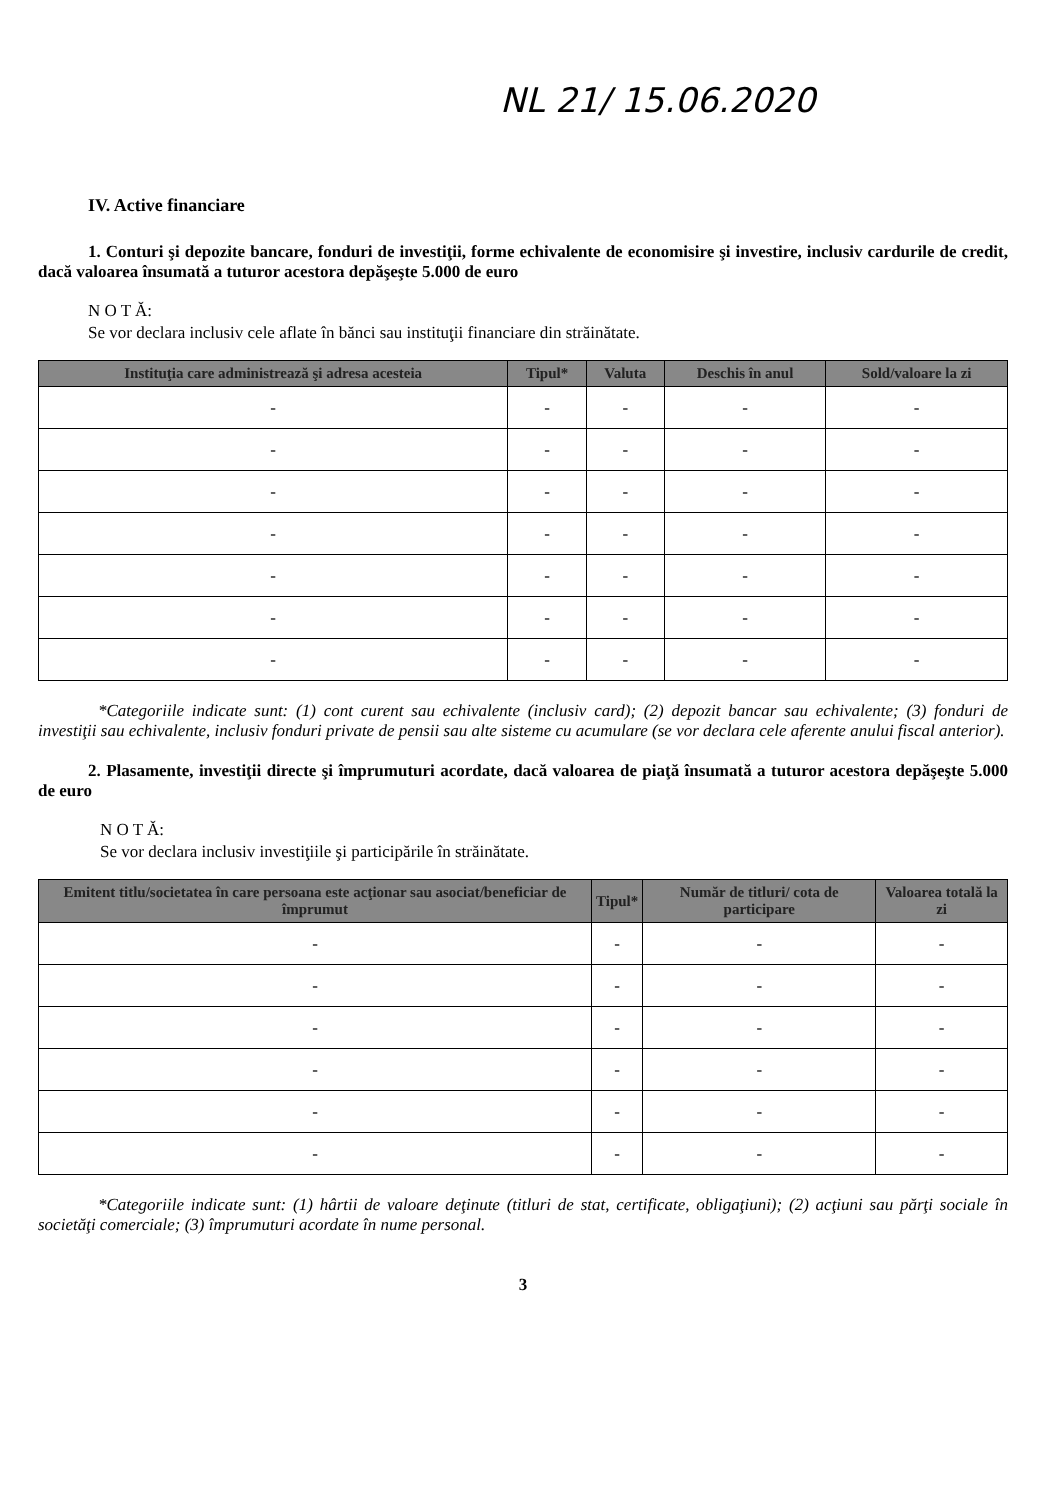NL 21/ 15.06.2020
IV. Active financiare
1. Conturi şi depozite bancare, fonduri de investiţii, forme echivalente de economisire şi investire, inclusiv cardurile de credit, dacă valoarea însumată a tuturor acestora depăşeşte 5.000 de euro
N O T Ă:
Se vor declara inclusiv cele aflate în bănci sau instituţii financiare din străinătate.
| Instituţia care administrează şi adresa acesteia | Tipul* | Valuta | Deschis în anul | Sold/valoare la zi |
| --- | --- | --- | --- | --- |
| - | - | - | - | - |
| - | - | - | - | - |
| - | - | - | - | - |
| - | - | - | - | - |
| - | - | - | - | - |
| - | - | - | - | - |
| - | - | - | - | - |
*Categoriile indicate sunt: (1) cont curent sau echivalente (inclusiv card); (2) depozit bancar sau echivalente; (3) fonduri de investiţii sau echivalente, inclusiv fonduri private de pensii sau alte sisteme cu acumulare (se vor declara cele aferente anului fiscal anterior).
2. Plasamente, investiţii directe şi împrumuturi acordate, dacă valoarea de piaţă însumată a tuturor acestora depăşeşte 5.000 de euro
N O T Ă:
Se vor declara inclusiv investiţiile şi participările în străinătate.
| Emitent titlu/societatea în care persoana este acţionar sau asociat/beneficiar de împrumut | Tipul* | Număr de titluri/ cota de participare | Valoarea totală la zi |
| --- | --- | --- | --- |
| - | - | - | - |
| - | - | - | - |
| - | - | - | - |
| - | - | - | - |
| - | - | - | - |
| - | - | - | - |
*Categoriile indicate sunt: (1) hârtii de valoare deţinute (titluri de stat, certificate, obligaţiuni); (2) acţiuni sau părţi sociale în societăţi comerciale; (3) împrumuturi acordate în nume personal.
3